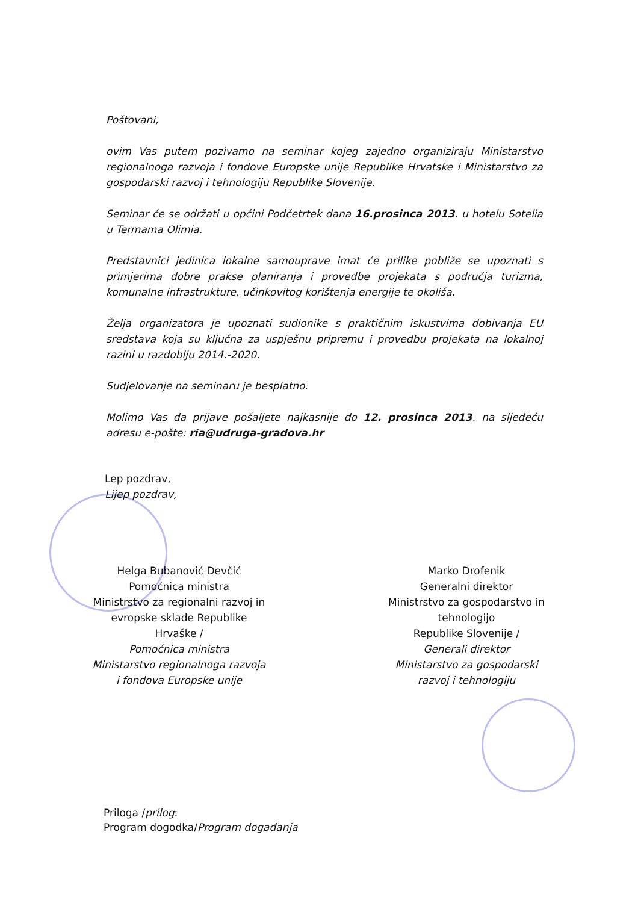Poštovani,
ovim Vas putem pozivamo na seminar kojeg zajedno organiziraju Ministarstvo regionalnoga razvoja i fondove Europske unije Republike Hrvatske i Ministarstvo za gospodarski razvoj i tehnologiju Republike Slovenije.
Seminar će se održati u općini Podčetrtek dana 16.prosinca 2013. u hotelu Sotelia u Termama Olimia.
Predstavnici jedinica lokalne samouprave imat će prilike pobliže se upoznati s primjerima dobre prakse planiranja i provedbe projekata s područja turizma, komunalne infrastrukture, učinkovitog korištenja energije te okoliša.
Želja organizatora je upoznati sudionike s praktičnim iskustvima dobivanja EU sredstava koja su ključna za uspješnu pripremu i provedbu projekata na lokalnoj razini u razdoblju 2014.-2020.
Sudjelovanje na seminaru je besplatno.
Molimo Vas da prijave pošaljete najkasnije do 12. prosinca 2013. na sljedeću adresu e-pošte: ria@udruga-gradova.hr
Lep pozdrav,
Lijep pozdrav,
Helga Bubanović Devčić
Pomoćnica ministra
Ministrstvo za regionalni razvoj in evropske sklade Republike Hrvaške /
Pomoćnica ministra
Ministarstvo regionalnoga razvoja i fondova Europske unije
Marko Drofenik
Generalni direktor
Ministrstvo za gospodarstvo in tehnologijo
Republike Slovenije /
Generali direktor
Ministarstvo za gospodarski razvoj i tehnologiju
Priloga /prilog:
Program dogodka/Program događanja